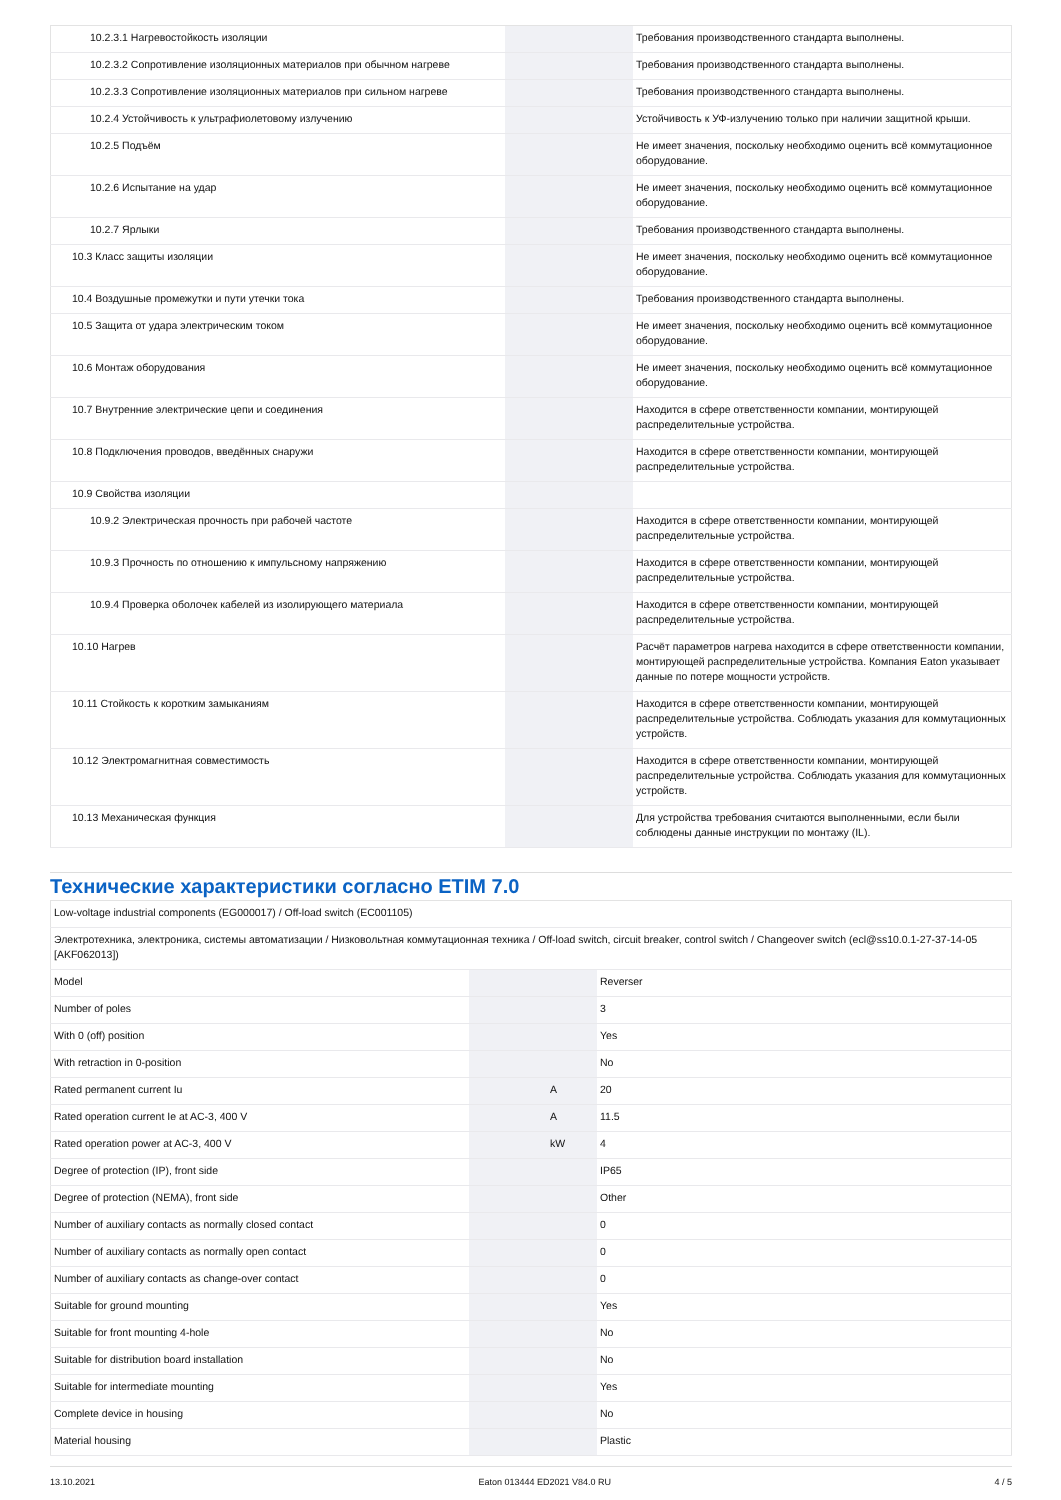| 10.2.3.1 Нагревостойкость изоляции | | | Требования производственного стандарта выполнены. |
| 10.2.3.2 Сопротивление изоляционных материалов при обычном нагреве | | | Требования производственного стандарта выполнены. |
| 10.2.3.3 Сопротивление изоляционных материалов при сильном нагреве | | | Требования производственного стандарта выполнены. |
| 10.2.4 Устойчивость к ультрафиолетовому излучению | | | Устойчивость к УФ-излучению только при наличии защитной крыши. |
| 10.2.5 Подъём | | | Не имеет значения, поскольку необходимо оценить всё коммутационное оборудование. |
| 10.2.6 Испытание на удар | | | Не имеет значения, поскольку необходимо оценить всё коммутационное оборудование. |
| 10.2.7 Ярлыки | | | Требования производственного стандарта выполнены. |
| 10.3 Класс защиты изоляции | | | Не имеет значения, поскольку необходимо оценить всё коммутационное оборудование. |
| 10.4 Воздушные промежутки и пути утечки тока | | | Требования производственного стандарта выполнены. |
| 10.5 Защита от удара электрическим током | | | Не имеет значения, поскольку необходимо оценить всё коммутационное оборудование. |
| 10.6 Монтаж оборудования | | | Не имеет значения, поскольку необходимо оценить всё коммутационное оборудование. |
| 10.7 Внутренние электрические цепи и соединения | | | Находится в сфере ответственности компании, монтирующей распределительные устройства. |
| 10.8 Подключения проводов, введённых снаружи | | | Находится в сфере ответственности компании, монтирующей распределительные устройства. |
| 10.9 Свойства изоляции | | | |
| 10.9.2 Электрическая прочность при рабочей частоте | | | Находится в сфере ответственности компании, монтирующей распределительные устройства. |
| 10.9.3 Прочность по отношению к импульсному напряжению | | | Находится в сфере ответственности компании, монтирующей распределительные устройства. |
| 10.9.4 Проверка оболочек кабелей из изолирующего материала | | | Находится в сфере ответственности компании, монтирующей распределительные устройства. |
| 10.10 Нагрев | | | Расчёт параметров нагрева находится в сфере ответственности компании, монтирующей распределительные устройства. Компания Eaton указывает данные по потере мощности устройств. |
| 10.11 Стойкость к коротким замыканиям | | | Находится в сфере ответственности компании, монтирующей распределительные устройства. Соблюдать указания для коммутационных устройств. |
| 10.12 Электромагнитная совместимость | | | Находится в сфере ответственности компании, монтирующей распределительные устройства. Соблюдать указания для коммутационных устройств. |
| 10.13 Механическая функция | | | Для устройства требования считаются выполненными, если были соблюдены данные инструкции по монтажу (IL). |
Технические характеристики согласно ETIM 7.0
| Low-voltage industrial components (EG000017) / Off-load switch (EC001105) | | | |
| Электротехника, электроника, системы автоматизации / Низковольтная коммутационная техника / Off-load switch, circuit breaker, control switch / Changeover switch (ecl@ss10.0.1-27-37-14-05 [AKF062013]) | | | |
| Model | | | Reverser |
| Number of poles | | | 3 |
| With 0 (off) position | | | Yes |
| With retraction in 0-position | | | No |
| Rated permanent current Iu | | A | 20 |
| Rated operation current Ie at AC-3, 400 V | | A | 11.5 |
| Rated operation power at AC-3, 400 V | | kW | 4 |
| Degree of protection (IP), front side | | | IP65 |
| Degree of protection (NEMA), front side | | | Other |
| Number of auxiliary contacts as normally closed contact | | | 0 |
| Number of auxiliary contacts as normally open contact | | | 0 |
| Number of auxiliary contacts as change-over contact | | | 0 |
| Suitable for ground mounting | | | Yes |
| Suitable for front mounting 4-hole | | | No |
| Suitable for distribution board installation | | | No |
| Suitable for intermediate mounting | | | Yes |
| Complete device in housing | | | No |
| Material housing | | | Plastic |
13.10.2021 Eaton 013444 ED2021 V84.0 RU 4 / 5